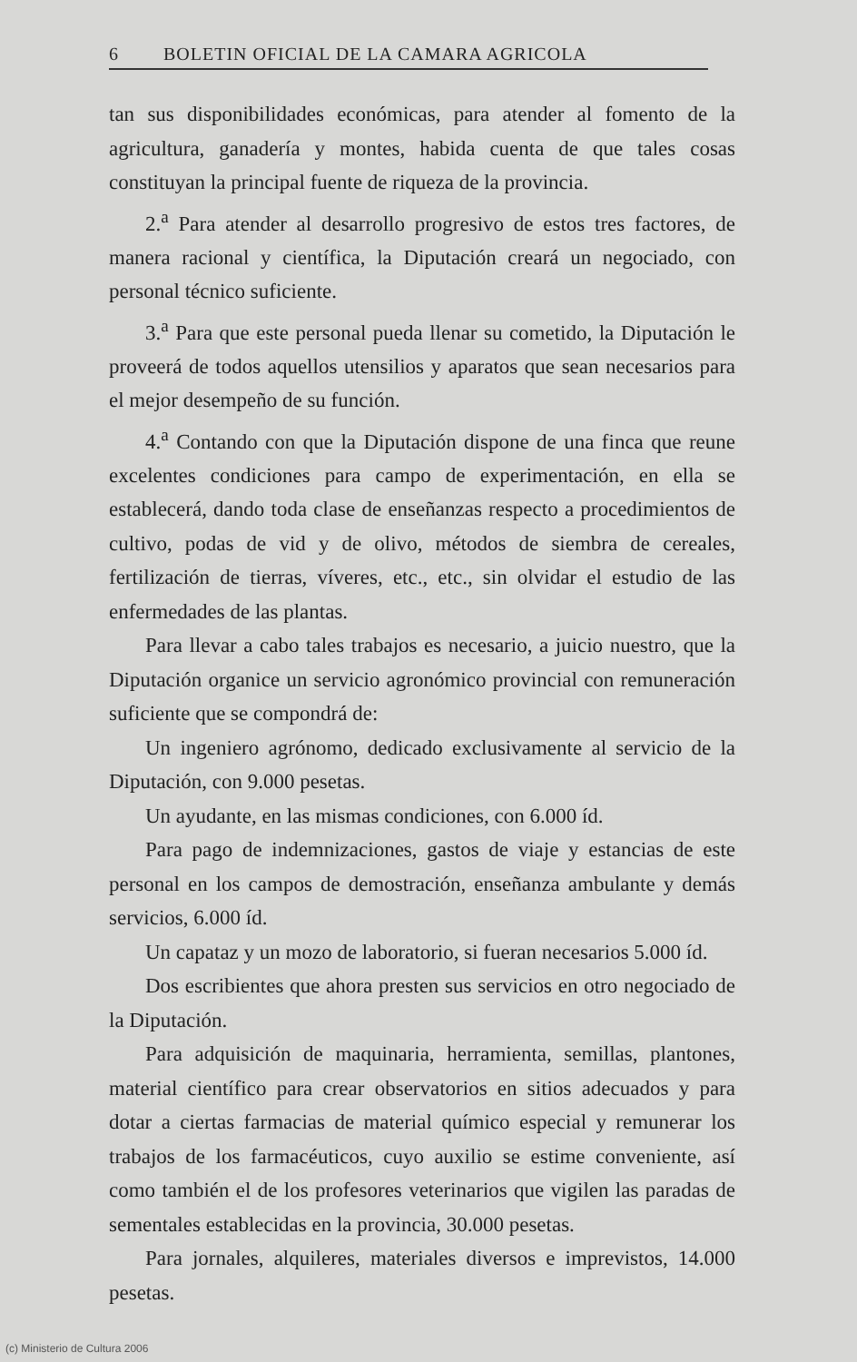6 BOLETIN OFICIAL DE LA CAMARA AGRICOLA
tan sus disponibilidades económicas, para atender al fomento de la agricultura, ganadería y montes, habida cuenta de que tales cosas constituyan la principal fuente de riqueza de la provincia.
2.<sup>a</sup> Para atender al desarrollo progresivo de estos tres factores, de manera racional y científica, la Diputación creará un negociado, con personal técnico suficiente.
3.<sup>a</sup> Para que este personal pueda llenar su cometido, la Diputación le proveerá de todos aquellos utensilios y aparatos que sean necesarios para el mejor desempeño de su función.
4.<sup>a</sup> Contando con que la Diputación dispone de una finca que reune excelentes condiciones para campo de experimentación, en ella se establecerá, dando toda clase de enseñanzas respecto a procedimientos de cultivo, podas de vid y de olivo, métodos de siembra de cereales, fertilización de tierras, víveres, etc., etc., sin olvidar el estudio de las enfermedades de las plantas.
Para llevar a cabo tales trabajos es necesario, a juicio nuestro, que la Diputación organice un servicio agronómico provincial con remuneración suficiente que se compondrá de:
Un ingeniero agrónomo, dedicado exclusivamente al servicio de la Diputación, con 9.000 pesetas.
Un ayudante, en las mismas condiciones, con 6.000 íd.
Para pago de indemnizaciones, gastos de viaje y estancias de este personal en los campos de demostración, enseñanza ambulante y demás servicios, 6.000 íd.
Un capataz y un mozo de laboratorio, si fueran necesarios 5.000 íd.
Dos escribientes que ahora presten sus servicios en otro negociado de la Diputación.
Para adquisición de maquinaria, herramienta, semillas, plantones, material científico para crear observatorios en sitios adecuados y para dotar a ciertas farmacias de material químico especial y remunerar los trabajos de los farmacéuticos, cuyo auxilio se estime conveniente, así como también el de los profesores veterinarios que vigilen las paradas de sementales establecidas en la provincia, 30.000 pesetas.
Para jornales, alquileres, materiales diversos e imprevistos, 14.000 pesetas.
(c) Ministerio de Cultura 2006